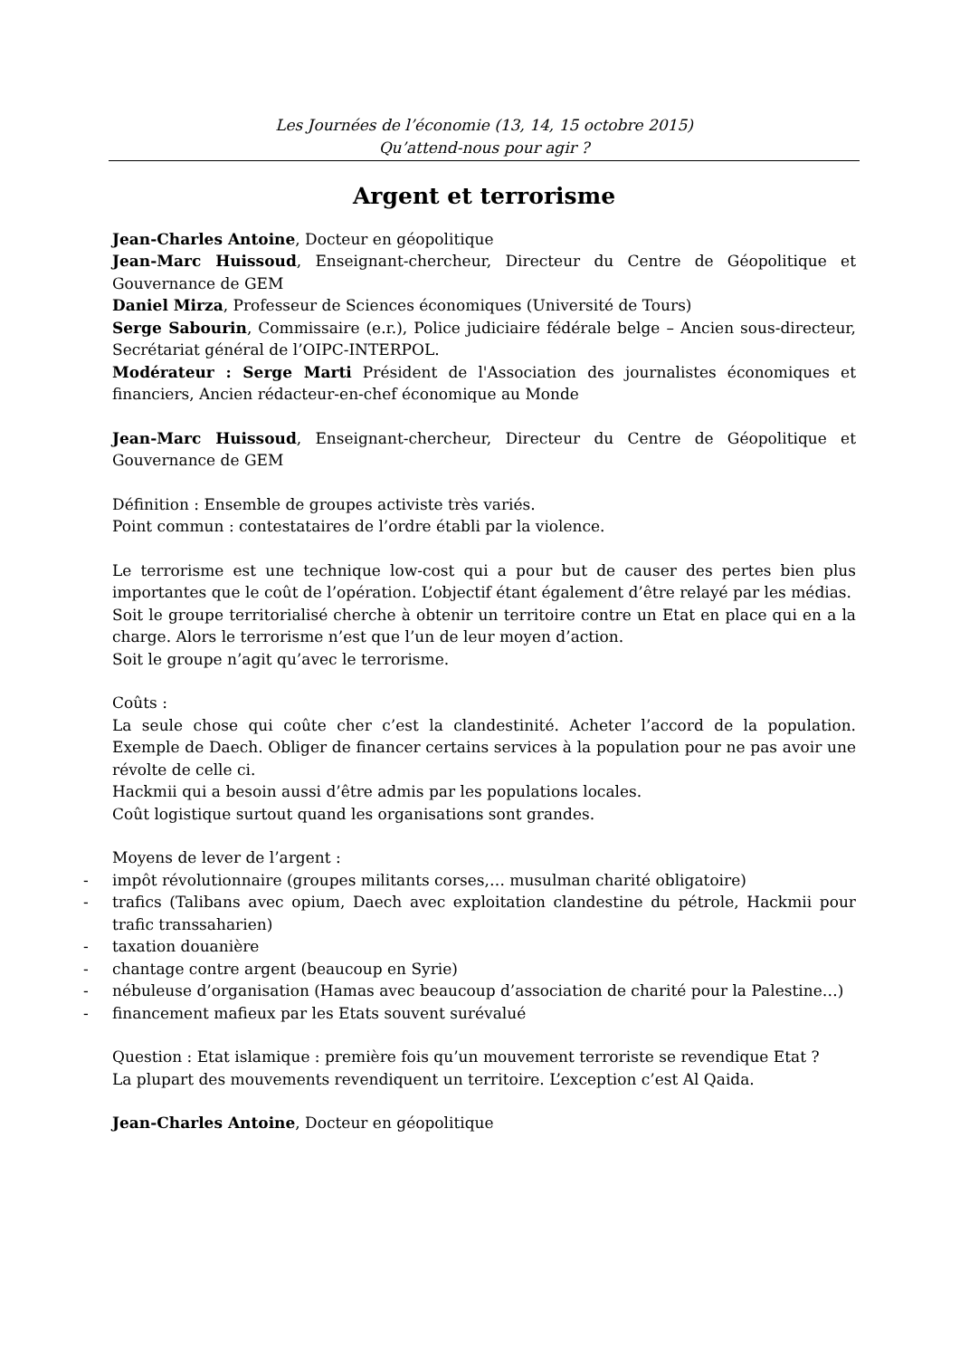Les Journées de l’économie (13, 14, 15 octobre 2015)
Qu’attend-nous pour agir ?
Argent et terrorisme
Jean-Charles Antoine, Docteur en géopolitique
Jean-Marc Huissoud, Enseignant-chercheur, Directeur du Centre de Géopolitique et Gouvernance de GEM
Daniel Mirza, Professeur de Sciences économiques (Université de Tours)
Serge Sabourin, Commissaire (e.r.), Police judiciaire fédérale belge – Ancien sous-directeur, Secrétariat général de l’OIPC-INTERPOL.
Modérateur : Serge Marti Président de l'Association des journalistes économiques et financiers, Ancien rédacteur-en-chef économique au Monde
Jean-Marc Huissoud, Enseignant-chercheur, Directeur du Centre de Géopolitique et Gouvernance de GEM
Définition : Ensemble de groupes activiste très variés.
Point commun : contestataires de l’ordre établi par la violence.
Le terrorisme est une technique low-cost qui a pour but de causer des pertes bien plus importantes que le coût de l’opération. L’objectif étant également d’être relayé par les médias.
Soit le groupe territorialisé cherche à obtenir un territoire contre un Etat en place qui en a la charge. Alors le terrorisme n’est que l’un de leur moyen d’action.
Soit le groupe n’agit qu’avec le terrorisme.
Coûts :
La seule chose qui coûte cher c’est la clandestinité. Acheter l’accord de la population. Exemple de Daech. Obliger de financer certains services à la population pour ne pas avoir une révolte de celle ci.
Hackmii qui a besoin aussi d’être admis par les populations locales.
Coût logistique surtout quand les organisations sont grandes.
Moyens de lever de l’argent :
- impôt révolutionnaire (groupes militants corses,… musulman charité obligatoire)
- trafics (Talibans avec opium, Daech avec exploitation clandestine du pétrole, Hackmii pour trafic transsaharien)
- taxation douanière
- chantage contre argent (beaucoup en Syrie)
- nébuleuse d’organisation (Hamas avec beaucoup d’association de charité pour la Palestine…)
- financement mafieux par les Etats souvent surévalué
Question : Etat islamique : première fois qu’un mouvement terroriste se revendique Etat ?
La plupart des mouvements revendiquent un territoire. L’exception c’est Al Qaida.
Jean-Charles Antoine, Docteur en géopolitique